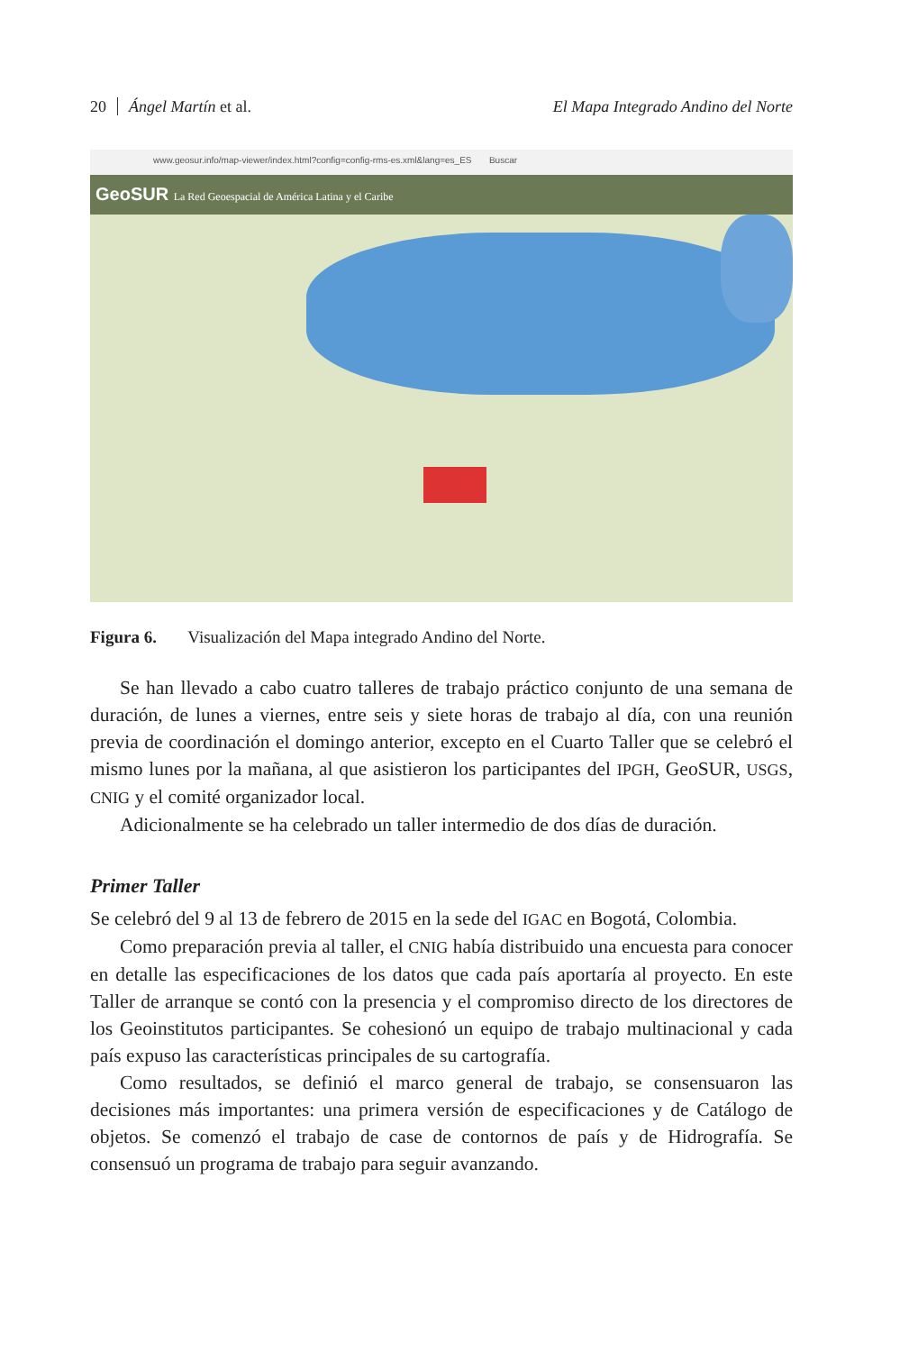20 Ángel Martín et al.
El Mapa Integrado Andino del Norte
www.geosur.info/map-viewer/index.html?config=config-rms-es.xml&lang=es_ES Buscar
GeoSUR La Red Geoespacial de América Latina y el Caribe
Figura 6. Visualización del Mapa integrado Andino del Norte.
Se han llevado a cabo cuatro talleres de trabajo práctico conjunto de una semana de duración, de lunes a viernes, entre seis y siete horas de trabajo al día, con una reunión previa de coordinación el domingo anterior, excepto en el Cuarto Taller que se celebró el mismo lunes por la mañana, al que asistieron los participantes del IPGH, GeoSUR, USGS, CNIG y el comité organizador local.
Adicionalmente se ha celebrado un taller intermedio de dos días de duración.
Primer Taller
Se celebró del 9 al 13 de febrero de 2015 en la sede del IGAC en Bogotá, Colombia.
Como preparación previa al taller, el CNIG había distribuido una encuesta para conocer en detalle las especificaciones de los datos que cada país aportaría al proyecto. En este Taller de arranque se contó con la presencia y el compromiso directo de los directores de los Geoinstitutos participantes. Se cohesionó un equipo de trabajo multinacional y cada país expuso las características principales de su cartografía.
Como resultados, se definió el marco general de trabajo, se consensuaron las decisiones más importantes: una primera versión de especificaciones y de Catálogo de objetos. Se comenzó el trabajo de case de contornos de país y de Hidrografía. Se consensuó un programa de trabajo para seguir avanzando.